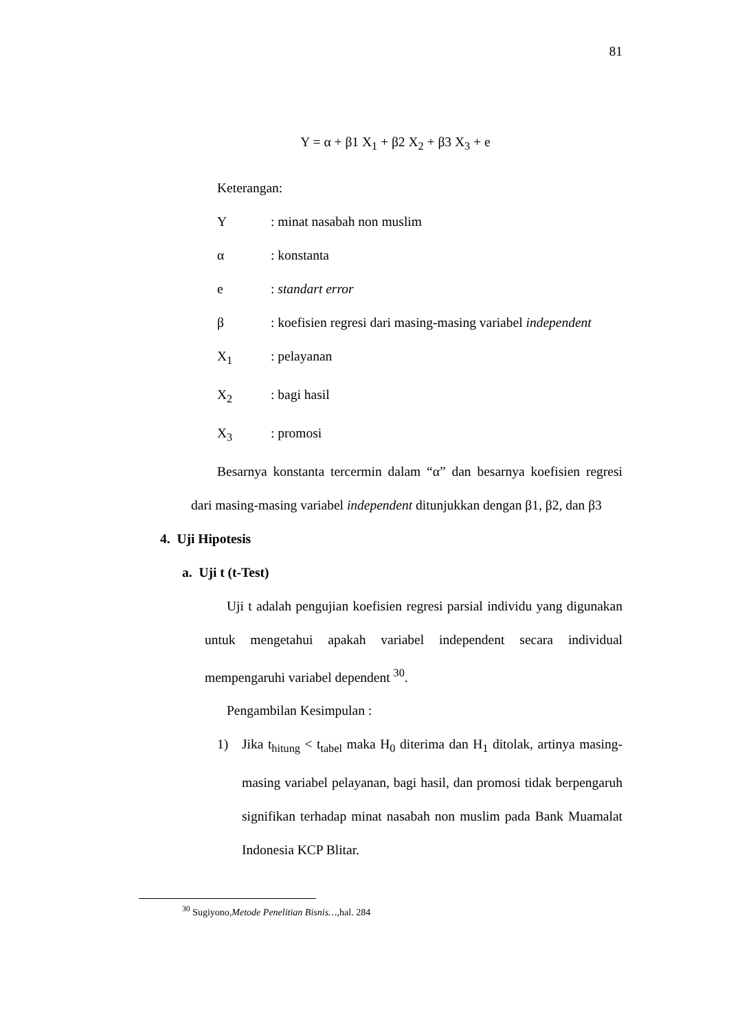81
Y = α + β1 X<sub>1</sub> + β2 X<sub>2</sub> + β3 X<sub>3</sub> + e
Keterangan:
Y: minat nasabah non muslim
α: konstanta
e: standart error
β: koefisien regresi dari masing-masing variabel independent
X<sub>1</sub>: pelayanan
X<sub>2</sub>: bagi hasil
X<sub>3</sub>: promosi
Besarnya konstanta tercermin dalam “α” dan besarnya koefisien regresi dari masing-masing variabel independent ditunjukkan dengan β1, β2, dan β3
4. Uji Hipotesis
a. Uji t (t-Test)
Uji t adalah pengujian koefisien regresi parsial individu yang digunakan untuk mengetahui apakah variabel independent secara individual mempengaruhi variabel dependent <sup>30</sup>.
Pengambilan Kesimpulan :
1) Jika t<sub>hitung</sub> < t<sub>tabel</sub> maka H<sub>0</sub> diterima dan H<sub>1</sub> ditolak, artinya masing-masing variabel pelayanan, bagi hasil, dan promosi tidak berpengaruh signifikan terhadap minat nasabah non muslim pada Bank Muamalat Indonesia KCP Blitar.
<sup>30</sup> Sugiyono,Metode Penelitian Bisnis…, hal. 284